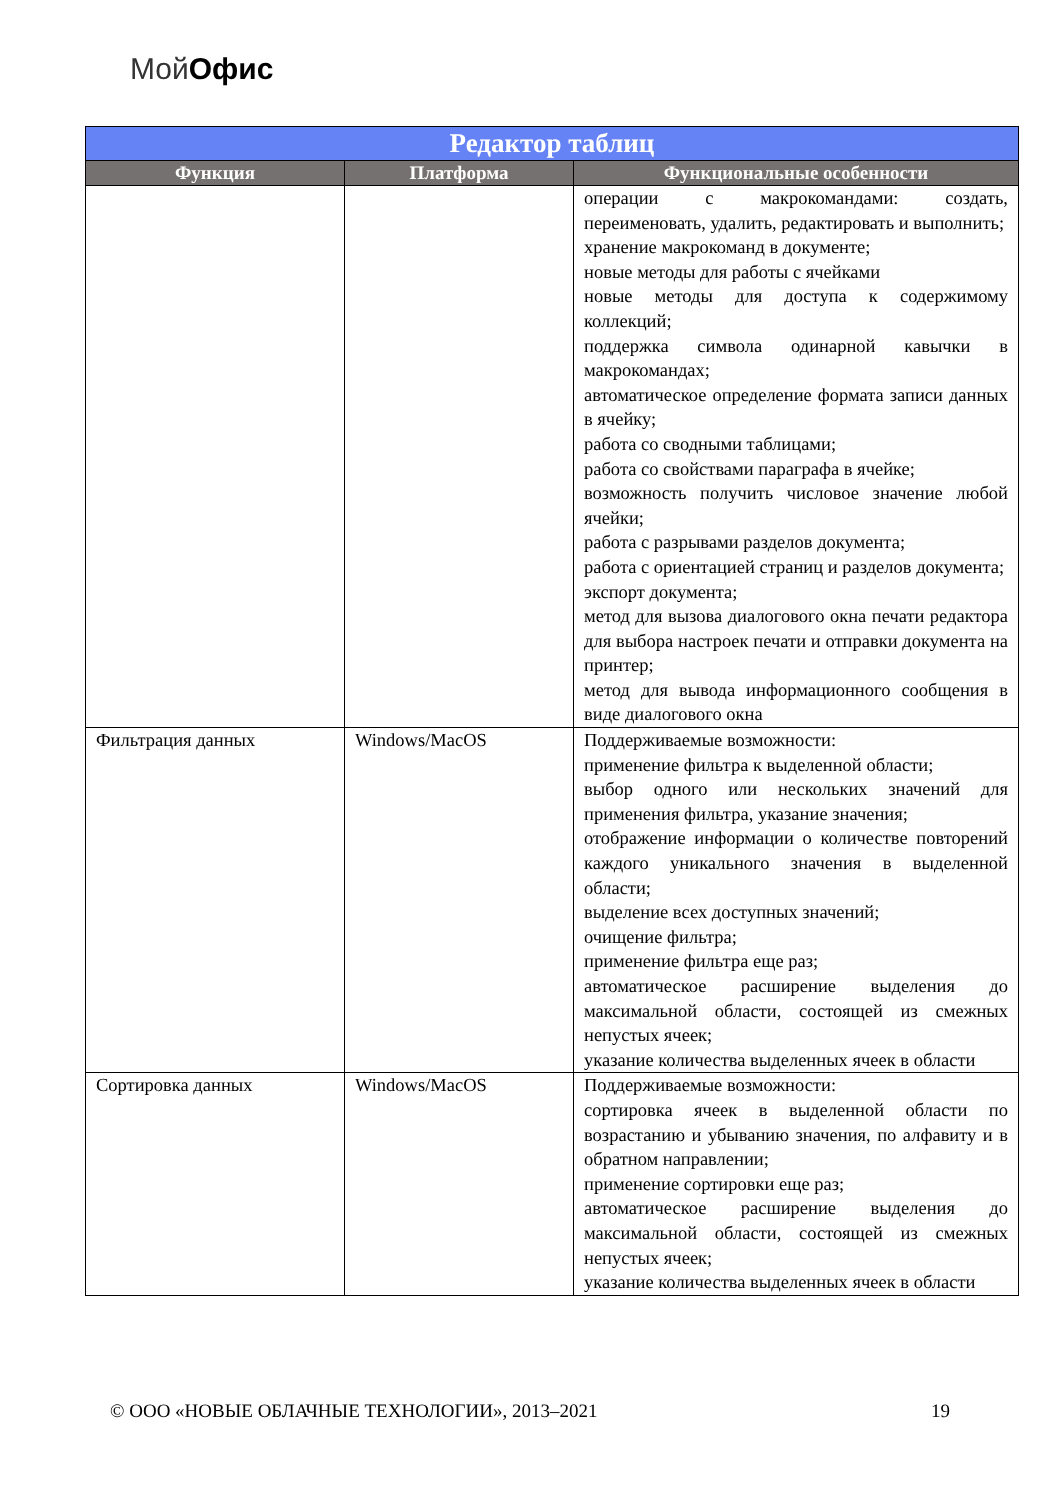МойОфис
| Редактор таблиц | | |
| --- | --- | --- |
| Функция | Платформа | Функциональные особенности |
| | | операции с макрокомандами: создать, переименовать, удалить, редактировать и выполнить; хранение макрокоманд в документе; новые методы для работы с ячейками новые методы для доступа к содержимому коллекций; поддержка символа одинарной кавычки в макрокомандах; автоматическое определение формата записи данных в ячейку; работа со сводными таблицами; работа со свойствами параграфа в ячейке; возможность получить числовое значение любой ячейки; работа с разрывами разделов документа; работа с ориентацией страниц и разделов документа; экспорт документа; метод для вызова диалогового окна печати редактора для выбора настроек печати и отправки документа на принтер; метод для вывода информационного сообщения в виде диалогового окна |
| Фильтрация данных | Windows/MacOS | Поддерживаемые возможности: применение фильтра к выделенной области; выбор одного или нескольких значений для применения фильтра, указание значения; отображение информации о количестве повторений каждого уникального значения в выделенной области; выделение всех доступных значений; очищение фильтра; применение фильтра еще раз; автоматическое расширение выделения до максимальной области, состоящей из смежных непустых ячеек; указание количества выделенных ячеек в области |
| Сортировка данных | Windows/MacOS | Поддерживаемые возможности: сортировка ячеек в выделенной области по возрастанию и убыванию значения, по алфавиту и в обратном направлении; применение сортировки еще раз; автоматическое расширение выделения до максимальной области, состоящей из смежных непустых ячеек; указание количества выделенных ячеек в области |
© ООО «НОВЫЕ ОБЛАЧНЫЕ ТЕХНОЛОГИИ», 2013–2021 19